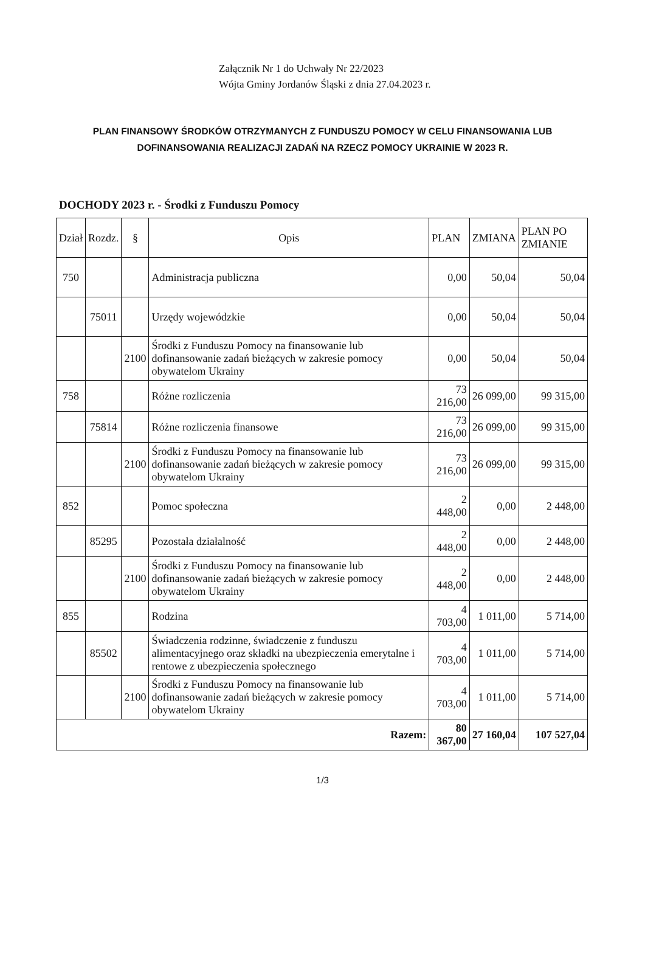Załącznik Nr 1 do Uchwały Nr 22/2023
Wójta Gminy Jordanów Śląski z dnia 27.04.2023 r.
PLAN FINANSOWY ŚRODKÓW OTRZYMANYCH Z FUNDUSZU POMOCY W CELU FINANSOWANIA LUB DOFINANSOWANIA REALIZACJI ZADAŃ NA RZECZ POMOCY UKRAINIE W 2023 R.
DOCHODY 2023 r. - Środki z Funduszu Pomocy
| Dział | Rozdz. | § | Opis | PLAN | ZMIANA | PLAN PO ZMIANIE |
| --- | --- | --- | --- | --- | --- | --- |
| 750 | | | Administracja publiczna | 0,00 | 50,04 | 50,04 |
| | 75011 | | Urzędy wojewódzkie | 0,00 | 50,04 | 50,04 |
| | | 2100 | Środki z Funduszu Pomocy na finansowanie lub dofinansowanie zadań bieżących w zakresie pomocy obywatelom Ukrainy | 0,00 | 50,04 | 50,04 |
| 758 | | | Różne rozliczenia | 73 216,00 | 26 099,00 | 99 315,00 |
| | 75814 | | Różne rozliczenia finansowe | 73 216,00 | 26 099,00 | 99 315,00 |
| | | 2100 | Środki z Funduszu Pomocy na finansowanie lub dofinansowanie zadań bieżących w zakresie pomocy obywatelom Ukrainy | 73 216,00 | 26 099,00 | 99 315,00 |
| 852 | | | Pomoc społeczna | 2 448,00 | 0,00 | 2 448,00 |
| | 85295 | | Pozostała działalność | 2 448,00 | 0,00 | 2 448,00 |
| | | 2100 | Środki z Funduszu Pomocy na finansowanie lub dofinansowanie zadań bieżących w zakresie pomocy obywatelom Ukrainy | 2 448,00 | 0,00 | 2 448,00 |
| 855 | | | Rodzina | 4 703,00 | 1 011,00 | 5 714,00 |
| | 85502 | | Świadczenia rodzinne, świadczenie z funduszu alimentacyjnego oraz składki na ubezpieczenia emerytalne i rentowe z ubezpieczenia społecznego | 4 703,00 | 1 011,00 | 5 714,00 |
| | | 2100 | Środki z Funduszu Pomocy na finansowanie lub dofinansowanie zadań bieżących w zakresie pomocy obywatelom Ukrainy | 4 703,00 | 1 011,00 | 5 714,00 |
| Razem: | | | | 80 367,00 | 27 160,04 | 107 527,04 |
1/3